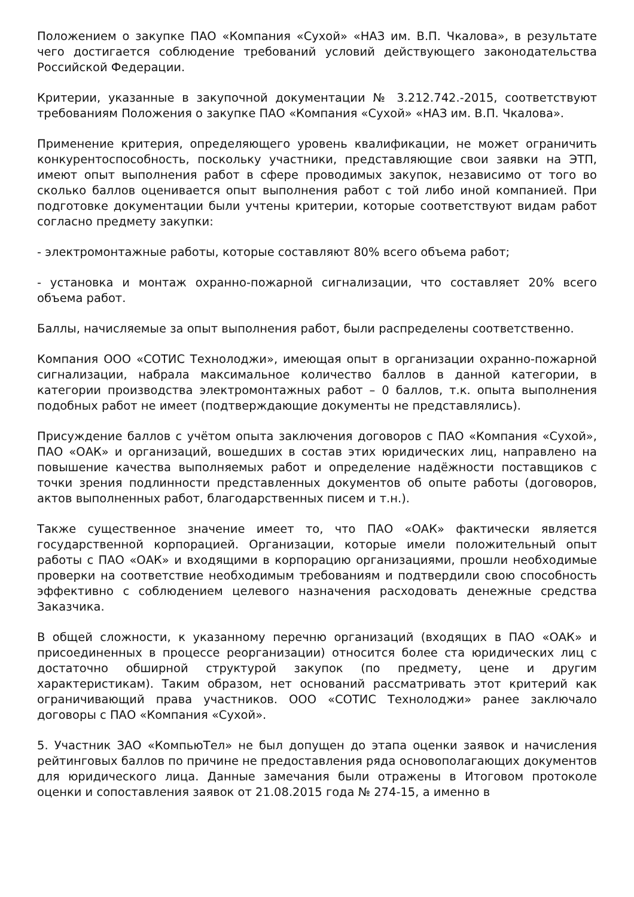Положением о закупке ПАО «Компания «Сухой» «НАЗ им. В.П. Чкалова», в результате чего достигается соблюдение требований условий действующего законодательства Российской Федерации.
Критерии, указанные в закупочной документации № 3.212.742.-2015, соответствуют требованиям Положения о закупке ПАО «Компания «Сухой» «НАЗ им. В.П. Чкалова».
Применение критерия, определяющего уровень квалификации, не может ограничить конкурентоспособность, поскольку участники, представляющие свои заявки на ЭТП, имеют опыт выполнения работ в сфере проводимых закупок, независимо от того во сколько баллов оценивается опыт выполнения работ с той либо иной компанией. При подготовке документации были учтены критерии, которые соответствуют видам работ согласно предмету закупки:
- электромонтажные работы, которые составляют 80% всего объема работ;
- установка и монтаж охранно-пожарной сигнализации, что составляет 20% всего объема работ.
Баллы, начисляемые за опыт выполнения работ, были распределены соответственно.
Компания ООО «СОТИС Технолоджи», имеющая опыт в организации охранно-пожарной сигнализации, набрала максимальное количество баллов в данной категории, в категории производства электромонтажных работ – 0 баллов, т.к. опыта выполнения подобных работ не имеет (подтверждающие документы не представлялись).
Присуждение баллов с учётом опыта заключения договоров с ПАО «Компания «Сухой», ПАО «ОАК» и организаций, вошедших в состав этих юридических лиц, направлено на повышение качества выполняемых работ и определение надёжности поставщиков с точки зрения подлинности представленных документов об опыте работы (договоров, актов выполненных работ, благодарственных писем и т.н.).
Также существенное значение имеет то, что ПАО «ОАК» фактически является государственной корпорацией. Организации, которые имели положительный опыт работы с ПАО «ОАК» и входящими в корпорацию организациями, прошли необходимые проверки на соответствие необходимым требованиям и подтвердили свою способность эффективно с соблюдением целевого назначения расходовать денежные средства Заказчика.
В общей сложности, к указанному перечню организаций (входящих в ПАО «ОАК» и присоединенных в процессе реорганизации) относится более ста юридических лиц с достаточно обширной структурой закупок (по предмету, цене и другим характеристикам). Таким образом, нет оснований рассматривать этот критерий как ограничивающий права участников. ООО «СОТИС Технолоджи» ранее заключало договоры с ПАО «Компания «Сухой».
5. Участник ЗАО «КомпьюТел» не был допущен до этапа оценки заявок и начисления рейтинговых баллов по причине не предоставления ряда основополагающих документов для юридического лица. Данные замечания были отражены в Итоговом протоколе оценки и сопоставления заявок от 21.08.2015 года № 274-15, а именно в